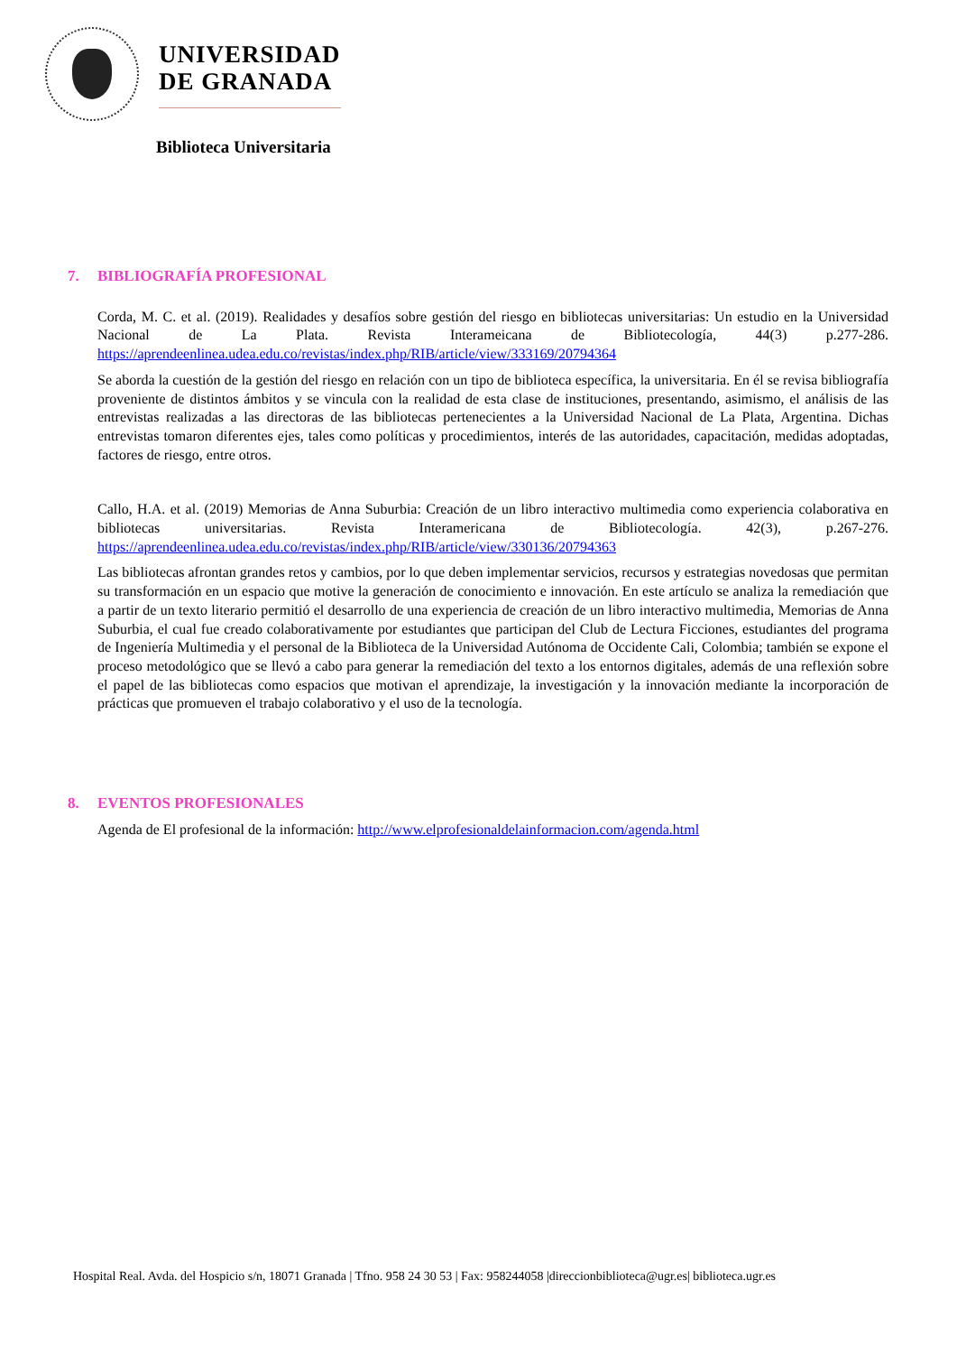UNIVERSIDAD
DE GRANADA
Biblioteca Universitaria
7. BIBLIOGRAFÍA PROFESIONAL
Corda, M. C. et al. (2019). Realidades y desafíos sobre gestión del riesgo en bibliotecas universitarias: Un estudio en la Universidad Nacional de La Plata. Revista Interameicana de Bibliotecología, 44(3) p.277-286. https://aprendeenlinea.udea.edu.co/revistas/index.php/RIB/article/view/333169/20794364
Se aborda la cuestión de la gestión del riesgo en relación con un tipo de biblioteca específica, la universitaria. En él se revisa bibliografía proveniente de distintos ámbitos y se vincula con la realidad de esta clase de instituciones, presentando, asimismo, el análisis de las entrevistas realizadas a las directoras de las bibliotecas pertenecientes a la Universidad Nacional de La Plata, Argentina. Dichas entrevistas tomaron diferentes ejes, tales como políticas y procedimientos, interés de las autoridades, capacitación, medidas adoptadas, factores de riesgo, entre otros.
Callo, H.A. et al. (2019) Memorias de Anna Suburbia: Creación de un libro interactivo multimedia como experiencia colaborativa en bibliotecas universitarias. Revista Interamericana de Bibliotecología. 42(3), p.267-276. https://aprendeenlinea.udea.edu.co/revistas/index.php/RIB/article/view/330136/20794363
Las bibliotecas afrontan grandes retos y cambios, por lo que deben implementar servicios, recursos y estrategias novedosas que permitan su transformación en un espacio que motive la generación de conocimiento e innovación. En este artículo se analiza la remediación que a partir de un texto literario permitió el desarrollo de una experiencia de creación de un libro interactivo multimedia, Memorias de Anna Suburbia, el cual fue creado colaborativamente por estudiantes que participan del Club de Lectura Ficciones, estudiantes del programa de Ingeniería Multimedia y el personal de la Biblioteca de la Universidad Autónoma de Occidente Cali, Colombia; también se expone el proceso metodológico que se llevó a cabo para generar la remediación del texto a los entornos digitales, además de una reflexión sobre el papel de las bibliotecas como espacios que motivan el aprendizaje, la investigación y la innovación mediante la incorporación de prácticas que promueven el trabajo colaborativo y el uso de la tecnología.
8. EVENTOS PROFESIONALES
Agenda de El profesional de la información: http://www.elprofesionaldelainformacion.com/agenda.html
Hospital Real. Avda. del Hospicio s/n, 18071 Granada | Tfno. 958 24 30 53 | Fax: 958244058 |direccionbiblioteca@ugr.es| biblioteca.ugr.es